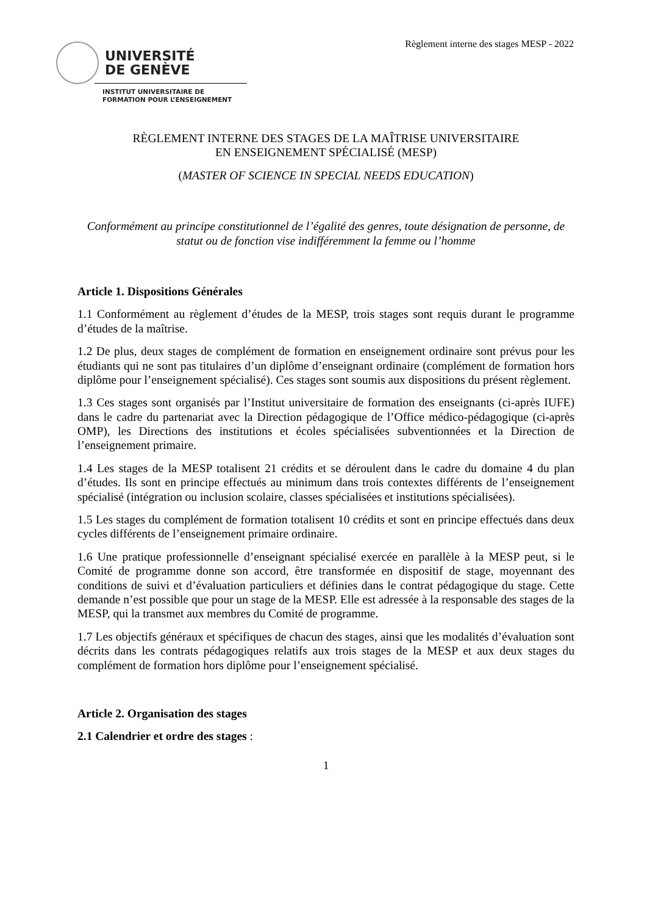Règlement interne des stages MESP - 2022
UNIVERSITÉ
DE GENÈVE
INSTITUT UNIVERSITAIRE DE
FORMATION POUR L’ENSEIGNEMENT
RÈGLEMENT INTERNE DES STAGES DE LA MAÎTRISE UNIVERSITAIRE
EN ENSEIGNEMENT SPÉCIALISÉ (MESP)
(MASTER OF SCIENCE IN SPECIAL NEEDS EDUCATION)
Conformément au principe constitutionnel de l’égalité des genres, toute désignation de personne, de statut ou de fonction vise indifféremment la femme ou l’homme
Article 1. Dispositions Générales
1.1 Conformément au règlement d’études de la MESP, trois stages sont requis durant le programme d’études de la maîtrise.
1.2 De plus, deux stages de complément de formation en enseignement ordinaire sont prévus pour les étudiants qui ne sont pas titulaires d’un diplôme d’enseignant ordinaire (complément de formation hors diplôme pour l’enseignement spécialisé). Ces stages sont soumis aux dispositions du présent règlement.
1.3 Ces stages sont organisés par l’Institut universitaire de formation des enseignants (ci-après IUFE) dans le cadre du partenariat avec la Direction pédagogique de l’Office médico-pédagogique (ci-après OMP), les Directions des institutions et écoles spécialisées subventionnées et la Direction de l’enseignement primaire.
1.4 Les stages de la MESP totalisent 21 crédits et se déroulent dans le cadre du domaine 4 du plan d’études. Ils sont en principe effectués au minimum dans trois contextes différents de l’enseignement spécialisé (intégration ou inclusion scolaire, classes spécialisées et institutions spécialisées).
1.5 Les stages du complément de formation totalisent 10 crédits et sont en principe effectués dans deux cycles différents de l’enseignement primaire ordinaire.
1.6 Une pratique professionnelle d’enseignant spécialisé exercée en parallèle à la MESP peut, si le Comité de programme donne son accord, être transformée en dispositif de stage, moyennant des conditions de suivi et d’évaluation particuliers et définies dans le contrat pédagogique du stage. Cette demande n’est possible que pour un stage de la MESP. Elle est adressée à la responsable des stages de la MESP, qui la transmet aux membres du Comité de programme.
1.7 Les objectifs généraux et spécifiques de chacun des stages, ainsi que les modalités d’évaluation sont décrits dans les contrats pédagogiques relatifs aux trois stages de la MESP et aux deux stages du complément de formation hors diplôme pour l’enseignement spécialisé.
Article 2. Organisation des stages
2.1 Calendrier et ordre des stages :
1